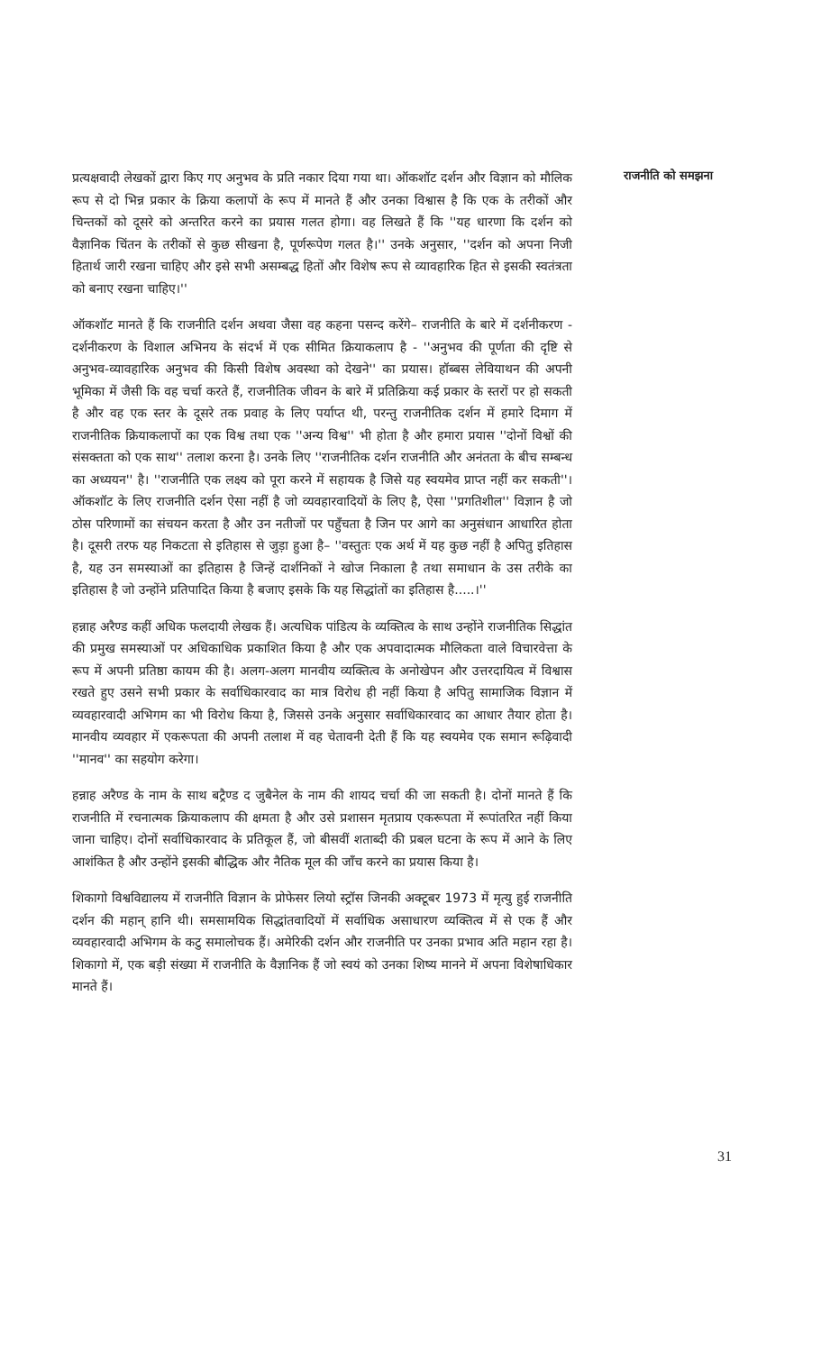प्रत्यक्षवादी लेखकों द्वारा किए गए अनुभव के प्रति नकार दिया गया था। ऑकशॉट दर्शन और विज्ञान को मौलिक रूप से दो भिन्न प्रकार के क्रिया कलापों के रूप में मानते हैं और उनका विश्वास है कि एक के तरीकों और चिन्तकों को दूसरे को अन्तरित करने का प्रयास गलत होगा। वह लिखते हैं कि ''यह धारणा कि दर्शन को वैज्ञानिक चिंतन के तरीकों से कुछ सीखना है, पूर्णरूपेण गलत है।'' उनके अनुसार, ''दर्शन को अपना निजी हितार्थ जारी रखना चाहिए और इसे सभी असम्बद्ध हितों और विशेष रूप से व्यावहारिक हित से इसकी स्वतंत्रता को बनाए रखना चाहिए।''
ऑकशॉट मानते हैं कि राजनीति दर्शन अथवा जैसा वह कहना पसन्द करेंगे– राजनीति के बारे में दर्शनीकरण - दर्शनीकरण के विशाल अभिनय के संदर्भ में एक सीमित क्रियाकलाप है - ''अनुभव की पूर्णता की दृष्टि से अनुभव-व्यावहारिक अनुभव की किसी विशेष अवस्था को देखने'' का प्रयास। हॉब्बस लेवियाथन की अपनी भूमिका में जैसी कि वह चर्चा करते हैं, राजनीतिक जीवन के बारे में प्रतिक्रिया कई प्रकार के स्तरों पर हो सकती है और वह एक स्तर के दूसरे तक प्रवाह के लिए पर्याप्त थी, परन्तु राजनीतिक दर्शन में हमारे दिमाग में राजनीतिक क्रियाकलापों का एक विश्व तथा एक ''अन्य विश्व'' भी होता है और हमारा प्रयास ''दोनों विश्वों की संसक्तता को एक साथ'' तलाश करना है। उनके लिए ''राजनीतिक दर्शन राजनीति और अनंतता के बीच सम्बन्ध का अध्ययन'' है। ''राजनीति एक लक्ष्य को पूरा करने में सहायक है जिसे यह स्वयमेव प्राप्त नहीं कर सकती''। ऑकशॉट के लिए राजनीति दर्शन ऐसा नहीं है जो व्यवहारवादियों के लिए है, ऐसा ''प्रगतिशील'' विज्ञान है जो ठोस परिणामों का संचयन करता है और उन नतीजों पर पहुँचता है जिन पर आगे का अनुसंधान आधारित होता है। दूसरी तरफ यह निकटता से इतिहास से जुड़ा हुआ है– ''वस्तुतः एक अर्थ में यह कुछ नहीं है अपितु इतिहास है, यह उन समस्याओं का इतिहास है जिन्हें दार्शनिकों ने खोज निकाला है तथा समाधान के उस तरीके का इतिहास है जो उन्होंने प्रतिपादित किया है बजाए इसके कि यह सिद्धांतों का इतिहास है.....।''
हन्नाह अरैण्ड कहीं अधिक फलदायी लेखक हैं। अत्यधिक पांडित्य के व्यक्तित्व के साथ उन्होंने राजनीतिक सिद्धांत की प्रमुख समस्याओं पर अधिकाधिक प्रकाशित किया है और एक अपवादात्मक मौलिकता वाले विचारवेत्ता के रूप में अपनी प्रतिष्ठा कायम की है। अलग-अलग मानवीय व्यक्तित्व के अनोखेपन और उत्तरदायित्व में विश्वास रखते हुए उसने सभी प्रकार के सर्वाधिकारवाद का मात्र विरोध ही नहीं किया है अपितु सामाजिक विज्ञान में व्यवहारवादी अभिगम का भी विरोध किया है, जिससे उनके अनुसार सर्वाधिकारवाद का आधार तैयार होता है। मानवीय व्यवहार में एकरूपता की अपनी तलाश में वह चेतावनी देती हैं कि यह स्वयमेव एक समान रूढ़िवादी ''मानव'' का सहयोग करेगा।
हन्नाह अरैण्ड के नाम के साथ बट्रैण्ड द जुबैनेल के नाम की शायद चर्चा की जा सकती है। दोनों मानते हैं कि राजनीति में रचनात्मक क्रियाकलाप की क्षमता है और उसे प्रशासन मृतप्राय एकरूपता में रूपांतरित नहीं किया जाना चाहिए। दोनों सर्वाधिकारवाद के प्रतिकूल हैं, जो बीसवीं शताब्दी की प्रबल घटना के रूप में आने के लिए आशंकित है और उन्होंने इसकी बौद्धिक और नैतिक मूल की जाँच करने का प्रयास किया है।
शिकागो विश्वविद्यालय में राजनीति विज्ञान के प्रोफेसर लियो स्ट्रॉस जिनकी अक्टूबर 1973 में मृत्यु हुई राजनीति दर्शन की महान् हानि थी। समसामयिक सिद्धांतवादियों में सर्वाधिक असाधारण व्यक्तित्व में से एक हैं और व्यवहारवादी अभिगम के कटु समालोचक हैं। अमेरिकी दर्शन और राजनीति पर उनका प्रभाव अति महान रहा है। शिकागो में, एक बड़ी संख्या में राजनीति के वैज्ञानिक हैं जो स्वयं को उनका शिष्य मानने में अपना विशेषाधिकार मानते हैं।
राजनीति को समझना
31